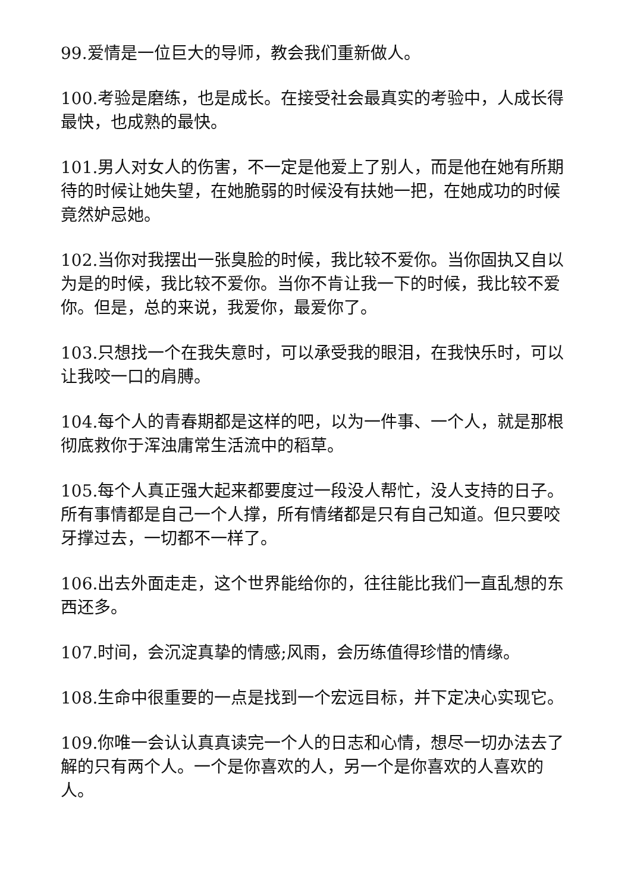99.爱情是一位巨大的导师，教会我们重新做人。
100.考验是磨练，也是成长。在接受社会最真实的考验中，人成长得最快，也成熟的最快。
101.男人对女人的伤害，不一定是他爱上了别人，而是他在她有所期待的时候让她失望，在她脆弱的时候没有扶她一把，在她成功的时候竟然妒忌她。
102.当你对我摆出一张臭脸的时候，我比较不爱你。当你固执又自以为是的时候，我比较不爱你。当你不肯让我一下的时候，我比较不爱你。但是，总的来说，我爱你，最爱你了。
103.只想找一个在我失意时，可以承受我的眼泪，在我快乐时，可以让我咬一口的肩膊。
104.每个人的青春期都是这样的吧，以为一件事、一个人，就是那根彻底救你于浑浊庸常生活流中的稻草。
105.每个人真正强大起来都要度过一段没人帮忙，没人支持的日子。所有事情都是自己一个人撑，所有情绪都是只有自己知道。但只要咬牙撑过去，一切都不一样了。
106.出去外面走走，这个世界能给你的，往往能比我们一直乱想的东西还多。
107.时间，会沉淀真挚的情感;风雨，会历练值得珍惜的情缘。
108.生命中很重要的一点是找到一个宏远目标，并下定决心实现它。
109.你唯一会认认真真读完一个人的日志和心情，想尽一切办法去了解的只有两个人。一个是你喜欢的人，另一个是你喜欢的人喜欢的人。